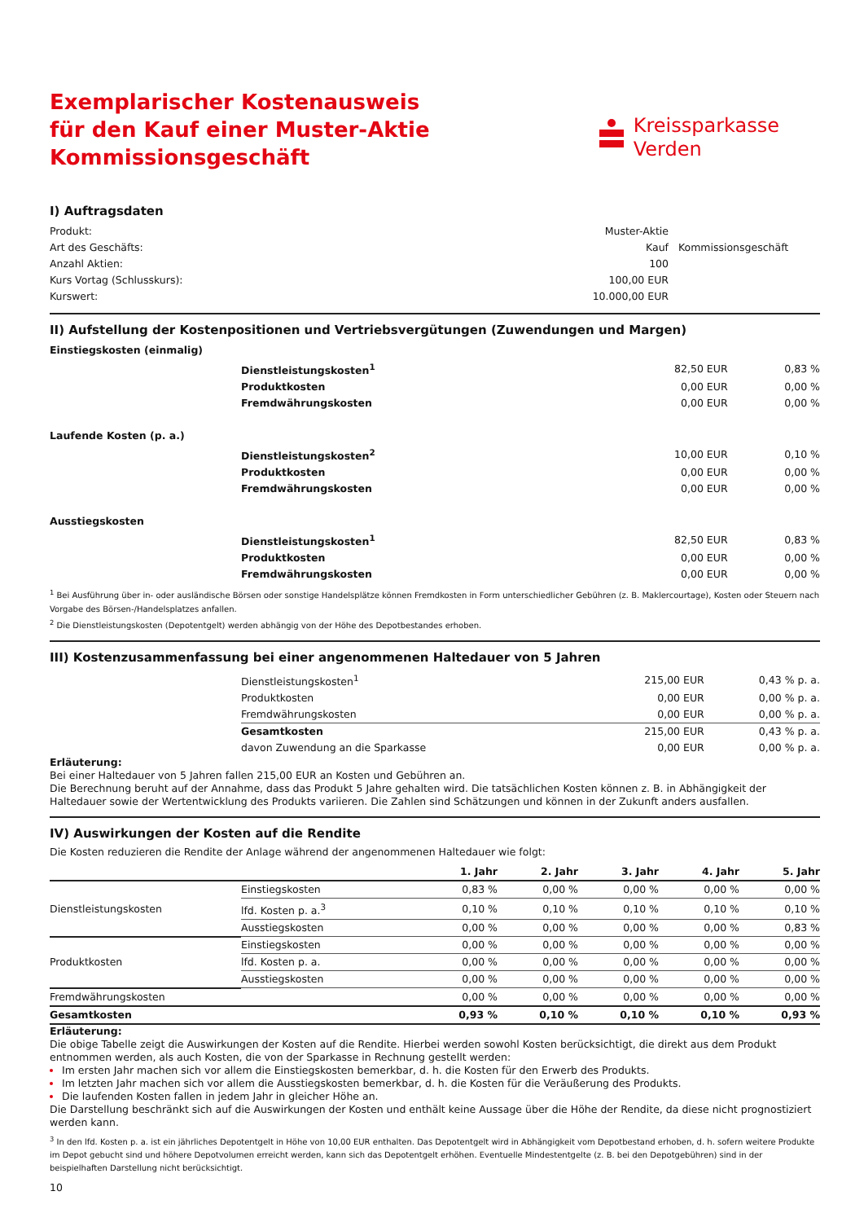Exemplarischer Kostenausweis
für den Kauf einer Muster-Aktie
Kommissionsgeschäft
Kreissparkasse
Verden
I) Auftragsdaten
| Produkt: | Muster-Aktie | |
| Art des Geschäfts: | Kauf | Kommissionsgeschäft |
| Anzahl Aktien: | 100 | |
| Kurs Vortag (Schlusskurs): | 100,00 EUR | |
| Kurswert: | 10.000,00 EUR | |
II) Aufstellung der Kostenpositionen und Vertriebsvergütungen (Zuwendungen und Margen)
| Einstiegskosten (einmalig) | | | |
| | Dienstleistungskosten<sup>1</sup> | 82,50 EUR | 0,83 % |
| | Produktkosten | 0,00 EUR | 0,00 % |
| | Fremdwährungskosten | 0,00 EUR | 0,00 % |
| Laufende Kosten (p. a.) | | | |
| | Dienstleistungskosten<sup>2</sup> | 10,00 EUR | 0,10 % |
| | Produktkosten | 0,00 EUR | 0,00 % |
| | Fremdwährungskosten | 0,00 EUR | 0,00 % |
| Ausstiegskosten | | | |
| | Dienstleistungskosten<sup>1</sup> | 82,50 EUR | 0,83 % |
| | Produktkosten | 0,00 EUR | 0,00 % |
| | Fremdwährungskosten | 0,00 EUR | 0,00 % |
<sup>1</sup> Bei Ausführung über in- oder ausländische Börsen oder sonstige Handelsplätze können Fremdkosten in Form unterschiedlicher Gebühren (z. B. Maklercourtage), Kosten oder Steuern nach Vorgabe des Börsen-/Handelsplatzes anfallen.
<sup>2</sup> Die Dienstleistungskosten (Depotentgelt) werden abhängig von der Höhe des Depotbestandes erhoben.
III) Kostenzusammenfassung bei einer angenommenen Haltedauer von 5 Jahren
| | Dienstleistungskosten<sup>1</sup> | 215,00 EUR | 0,43 % p. a. |
| | Produktkosten | 0,00 EUR | 0,00 % p. a. |
| | Fremdwährungskosten | 0,00 EUR | 0,00 % p. a. |
| | Gesamtkosten | 215,00 EUR | 0,43 % p. a. |
| | davon Zuwendung an die Sparkasse | 0,00 EUR | 0,00 % p. a. |
Erläuterung:
Bei einer Haltedauer von 5 Jahren fallen 215,00 EUR an Kosten und Gebühren an.
Die Berechnung beruht auf der Annahme, dass das Produkt 5 Jahre gehalten wird. Die tatsächlichen Kosten können z. B. in Abhängigkeit der Haltedauer sowie der Wertentwicklung des Produkts variieren. Die Zahlen sind Schätzungen und können in der Zukunft anders ausfallen.
IV) Auswirkungen der Kosten auf die Rendite
Die Kosten reduzieren die Rendite der Anlage während der angenommenen Haltedauer wie folgt:
| | | 1. Jahr | 2. Jahr | 3. Jahr | 4. Jahr | 5. Jahr |
| --- | --- | --- | --- | --- | --- | --- |
| Dienstleistungskosten | Einstiegskosten | 0,83 % | 0,00 % | 0,00 % | 0,00 % | 0,00 % |
| | lfd. Kosten p. a.<sup>3</sup> | 0,10 % | 0,10 % | 0,10 % | 0,10 % | 0,10 % |
| | Ausstiegskosten | 0,00 % | 0,00 % | 0,00 % | 0,00 % | 0,83 % |
| Produktkosten | Einstiegskosten | 0,00 % | 0,00 % | 0,00 % | 0,00 % | 0,00 % |
| | lfd. Kosten p. a. | 0,00 % | 0,00 % | 0,00 % | 0,00 % | 0,00 % |
| | Ausstiegskosten | 0,00 % | 0,00 % | 0,00 % | 0,00 % | 0,00 % |
| Fremdwährungskosten | | 0,00 % | 0,00 % | 0,00 % | 0,00 % | 0,00 % |
| Gesamtkosten | | 0,93 % | 0,10 % | 0,10 % | 0,10 % | 0,93 % |
Erläuterung:
Die obige Tabelle zeigt die Auswirkungen der Kosten auf die Rendite. Hierbei werden sowohl Kosten berücksichtigt, die direkt aus dem Produkt entnommen werden, als auch Kosten, die von der Sparkasse in Rechnung gestellt werden:
Im ersten Jahr machen sich vor allem die Einstiegskosten bemerkbar, d. h. die Kosten für den Erwerb des Produkts.
Im letzten Jahr machen sich vor allem die Ausstiegskosten bemerkbar, d. h. die Kosten für die Veräußerung des Produkts.
Die laufenden Kosten fallen in jedem Jahr in gleicher Höhe an.
Die Darstellung beschränkt sich auf die Auswirkungen der Kosten und enthält keine Aussage über die Höhe der Rendite, da diese nicht prognostiziert werden kann.
<sup>3</sup> In den lfd. Kosten p. a. ist ein jährliches Depotentgelt in Höhe von 10,00 EUR enthalten. Das Depotentgelt wird in Abhängigkeit vom Depotbestand erhoben, d. h. sofern weitere Produkte im Depot gebucht sind und höhere Depotvolumen erreicht werden, kann sich das Depotentgelt erhöhen. Eventuelle Mindestentgelte (z. B. bei den Depotgebühren) sind in der beispielhaften Darstellung nicht berücksichtigt.
10